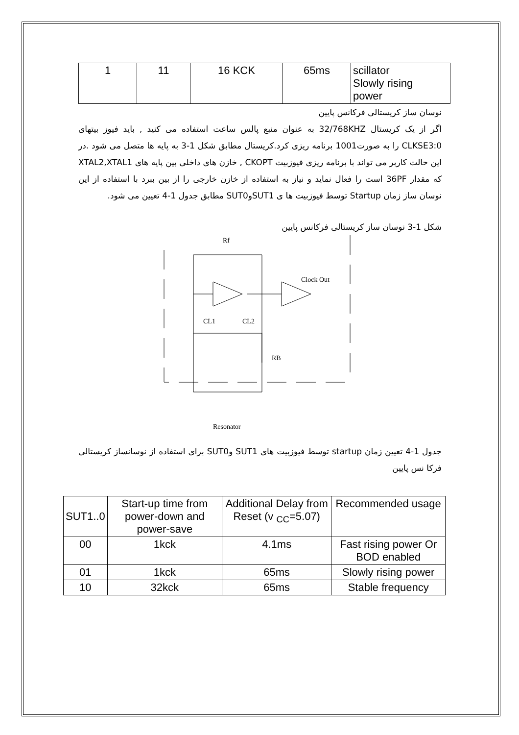| 1 | 11 | 16 KCK | 65ms | scillator Slowly rising power |
نوسان ساز کریستالی فرکانس پایین
اگر از یک کریستال 32/768KHZ به عنوان منبع پالس ساعت استفاده می کنید , باید فیوز بیتهای CLKSE3:0 را به صورت1001 برنامه ریزی کرد.کریستال مطابق شکل 1-3 به پایه ها متصل می شود .در این حالت کاربر می تواند با برنامه ریزی فیوزبیت CKOPT , خازن های داخلی بین پایه های XTAL2,XTAL1 که مقدار 36PF است را فعال نماید و نیاز به استفاده از خازن خارجی را از بین ببرد با استفاده از این نوسان ساز زمان Startup توسط فیوزبیت ها ی SUT1وSUT0 مطابق جدول 1-4 تعیین می شود.
شکل 1-3 نوسان ساز کریستالی فرکانس پایین
Rf
Clock Out
CL1
CL2
RB
Resonator
جدول 1-4 تعیین زمان startup توسط فیوزبیت های SUT1 وSUT0 برای استفاده از نوسانساز کریستالی فرکا نس پایین
| SUT1..0 | Start-up time from power-down and power-save | Additional Delay from Reset (v <sub>CC</sub>=5.07) | Recommended usage |
| --- | --- | --- | --- |
| 00 | 1kck | 4.1ms | Fast rising power Or BOD enabled |
| 01 | 1kck | 65ms | Slowly rising power |
| 10 | 32kck | 65ms | Stable frequency |